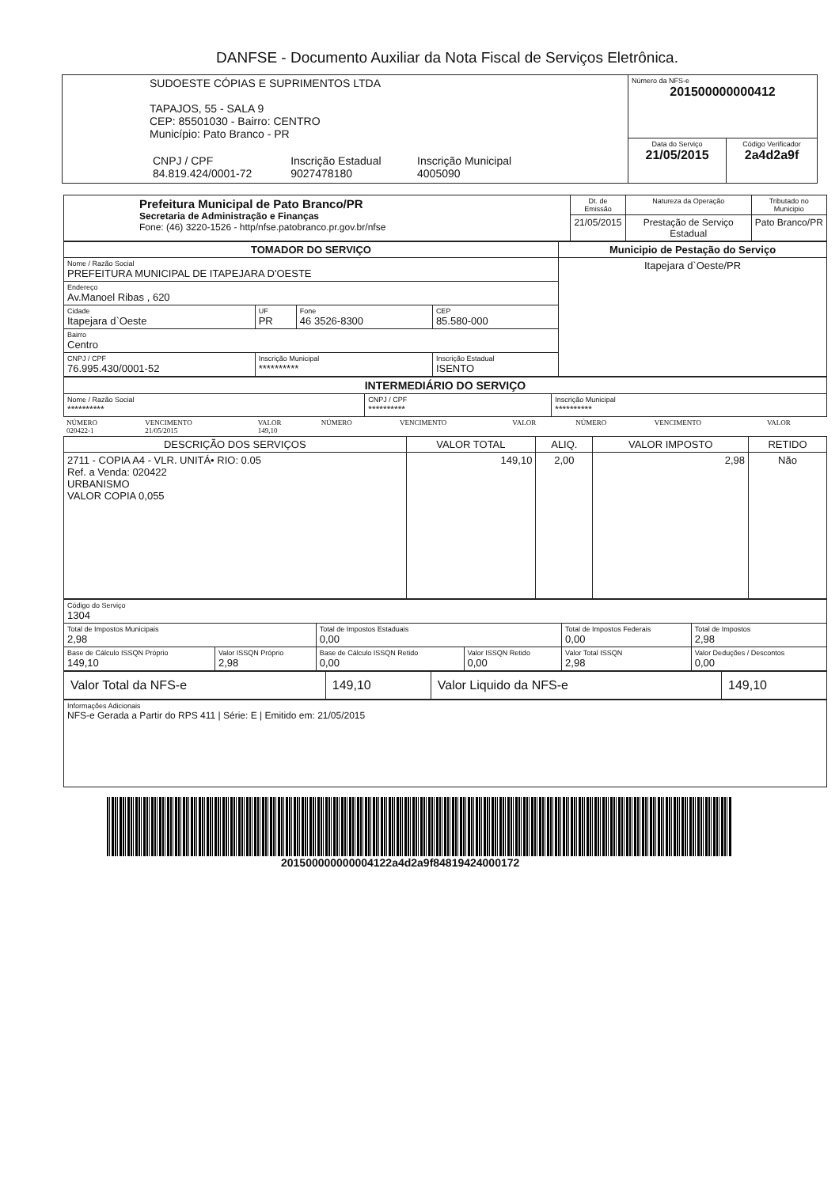DANFSE - Documento Auxiliar da Nota Fiscal de Serviços Eletrônica.
| SUDOESTE CÓPIAS E SUPRIMENTOS LTDA TAPAJOS, 55 - SALA 9 CEP: 85501030 - Bairro: CENTRO Município: Pato Branco - PR / CNPJ / CPF 84.819.424/0001-72 / Inscrição Estadual 9027478180 / Inscrição Municipal 4005090 / | Número da NFS-e 201500000000412 | |
| | Data do Serviço 21/05/2015 | Código Verificador 2a4d2a9f |
| Prefeitura Municipal de Pato Branco/PR Secretaria de Administração e Finanças Fone: (46) 3220-1526 - http/nfse.patobranco.pr.gov.br/nfse | Dt. de Emissão | Natureza da Operação | Tributado no Municipio |
| | 21/05/2015 | Prestação de Serviço Estadual | Pato Branco/PR |
| TOMADOR DO SERVIÇO | | | | Municipio de Pestação do Serviço |
| --- | --- | --- | --- | --- |
| Nome / Razão Social PREFEITURA MUNICIPAL DE ITAPEJARA D'OESTE | | | | Itapejara d`Oeste/PR |
| Endereço Av.Manoel Ribas , 620 | | | | |
| Cidade Itapejara d`Oeste | UF PR | Fone 46 3526-8300 | CEP 85.580-000 | |
| Bairro Centro | | | | |
| CNPJ / CPF 76.995.430/0001-52 | Inscrição Municipal ********** | | Inscrição Estadual ISENTO | |
| INTERMEDIÁRIO DO SERVIÇO | | |
| --- | --- | --- |
| Nome / Razão Social ********** | CNPJ / CPF ********** | Inscrição Municipal ********** |
| NÚMERO 020422-1 | VENCIMENTO 21/05/2015 | VALOR 149,10 | NÚMERO | VENCIMENTO | VALOR | NÚMERO | VENCIMENTO | VALOR |
| DESCRIÇÃO DOS SERVIÇOS | VALOR TOTAL | ALIQ. | VALOR IMPOSTO | RETIDO |
| --- | --- | --- | --- | --- |
| 2711 - COPIA A4 - VLR. UNITÁ• RIO: 0.05 Ref. a Venda: 020422 URBANISMO VALOR COPIA 0,055 | 149,10 | 2,00 | 2,98 | Não |
| Código do Serviço 1304 | | | | | |
| Total de Impostos Municipais 2,98 | | Total de Impostos Estaduais 0,00 | | Total de Impostos Federais 0,00 | Total de Impostos 2,98 |
| Base de Cálculo ISSQN Próprio 149,10 | Valor ISSQN Próprio 2,98 | Base de Cálculo ISSQN Retido 0,00 | Valor ISSQN Retido 0,00 | Valor Total ISSQN 2,98 | Valor Deduções / Descontos 0,00 |
| Valor Total da NFS-e | 149,10 | Valor Liquido da NFS-e | 149,10 |
| Informações Adicionais NFS-e Gerada a Partir do RPS 411 / Série: E / Emitido em: 21/05/2015 |
201500000000004122a4d2a9f84819424000172